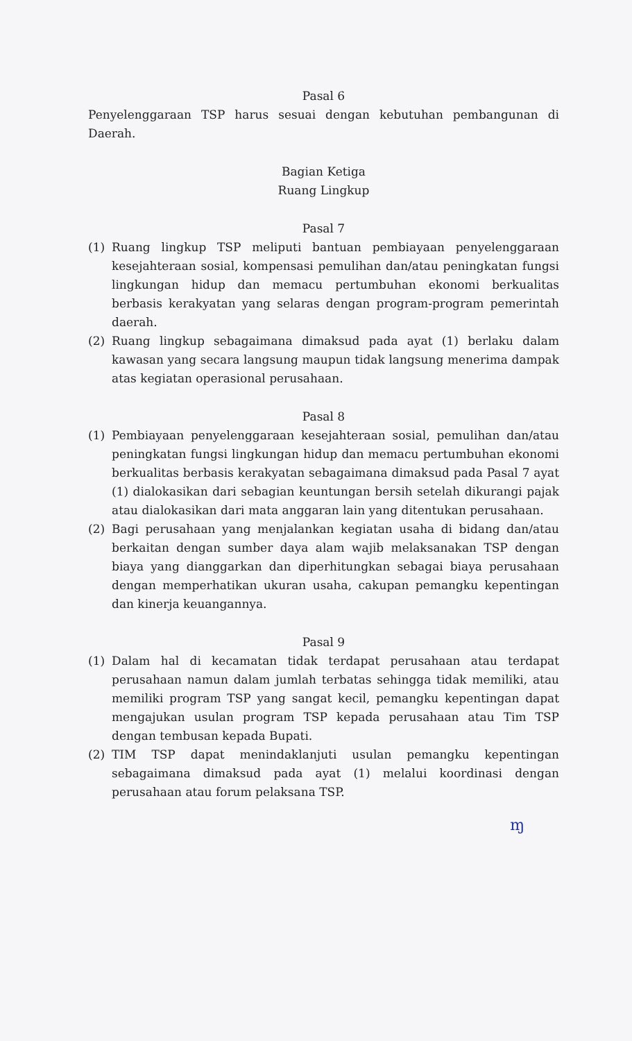Pasal 6
Penyelenggaraan TSP harus sesuai dengan kebutuhan pembangunan di Daerah.
Bagian Ketiga
Ruang Lingkup
Pasal 7
(1) Ruang lingkup TSP meliputi bantuan pembiayaan penyelenggaraan kesejahteraan sosial, kompensasi pemulihan dan/atau peningkatan fungsi lingkungan hidup dan memacu pertumbuhan ekonomi berkualitas berbasis kerakyatan yang selaras dengan program-program pemerintah daerah.
(2) Ruang lingkup sebagaimana dimaksud pada ayat (1) berlaku dalam kawasan yang secara langsung maupun tidak langsung menerima dampak atas kegiatan operasional perusahaan.
Pasal 8
(1) Pembiayaan penyelenggaraan kesejahteraan sosial, pemulihan dan/atau peningkatan fungsi lingkungan hidup dan memacu pertumbuhan ekonomi berkualitas berbasis kerakyatan sebagaimana dimaksud pada Pasal 7 ayat (1) dialokasikan dari sebagian keuntungan bersih setelah dikurangi pajak atau dialokasikan dari mata anggaran lain yang ditentukan perusahaan.
(2) Bagi perusahaan yang menjalankan kegiatan usaha di bidang dan/atau berkaitan dengan sumber daya alam wajib melaksanakan TSP dengan biaya yang dianggarkan dan diperhitungkan sebagai biaya perusahaan dengan memperhatikan ukuran usaha, cakupan pemangku kepentingan dan kinerja keuangannya.
Pasal 9
(1) Dalam hal di kecamatan tidak terdapat perusahaan atau terdapat perusahaan namun dalam jumlah terbatas sehingga tidak memiliki, atau memiliki program TSP yang sangat kecil, pemangku kepentingan dapat mengajukan usulan program TSP kepada perusahaan atau Tim TSP dengan tembusan kepada Bupati.
(2) TIM TSP dapat menindaklanjuti usulan pemangku kepentingan sebagaimana dimaksud pada ayat (1) melalui koordinasi dengan perusahaan atau forum pelaksana TSP.
ɱ